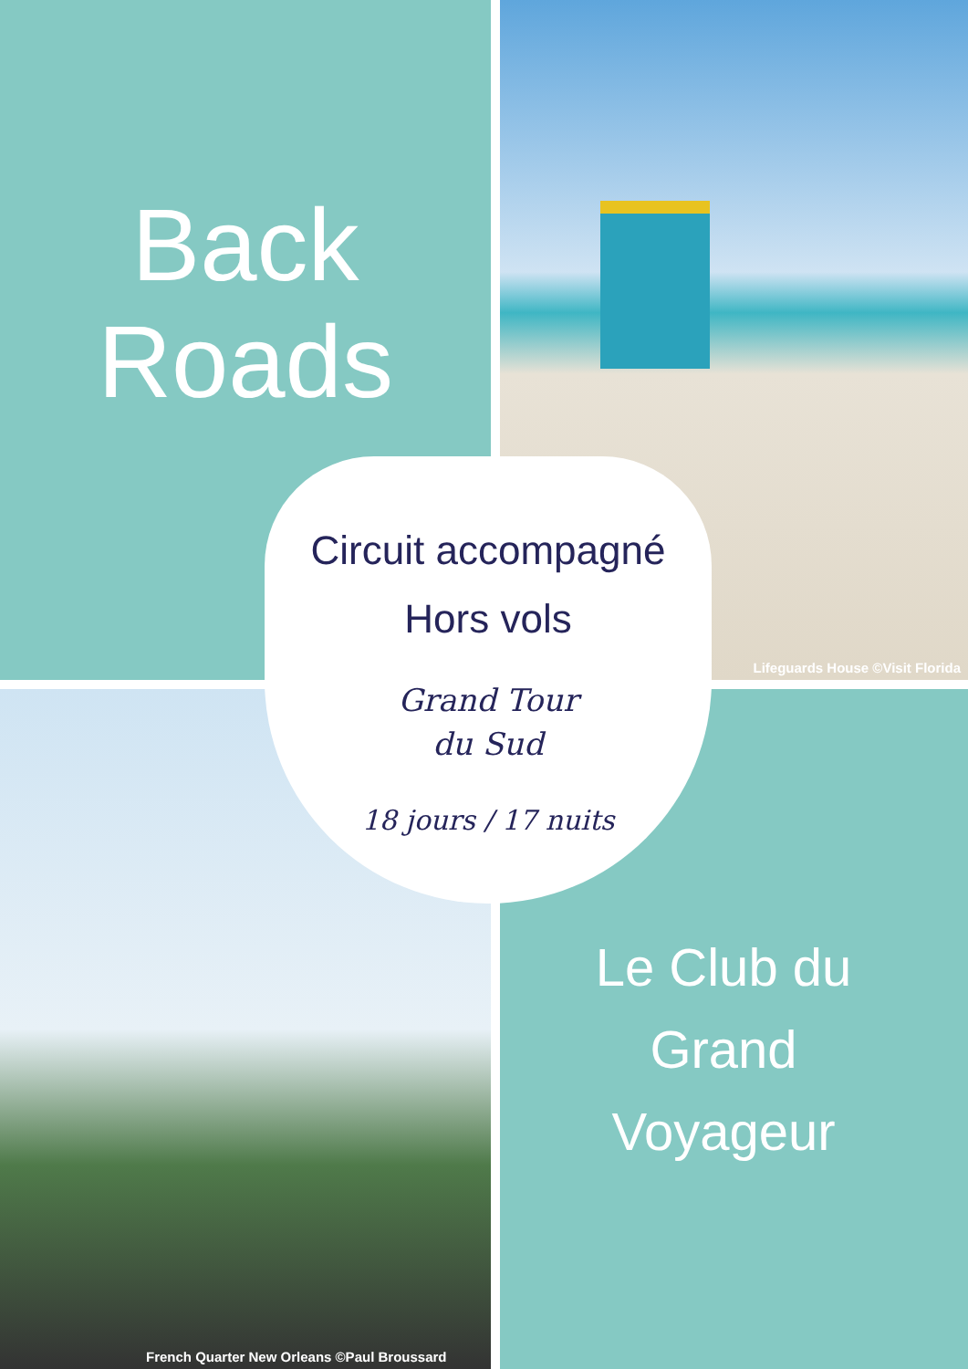Back
Roads
Circuit accompagné
Hors vols
Grand Tour
du Sud
18 jours / 17 nuits
Lifeguards House ©Visit Florida
Le Club du
Grand
Voyageur
French Quarter New Orleans ©Paul Broussard